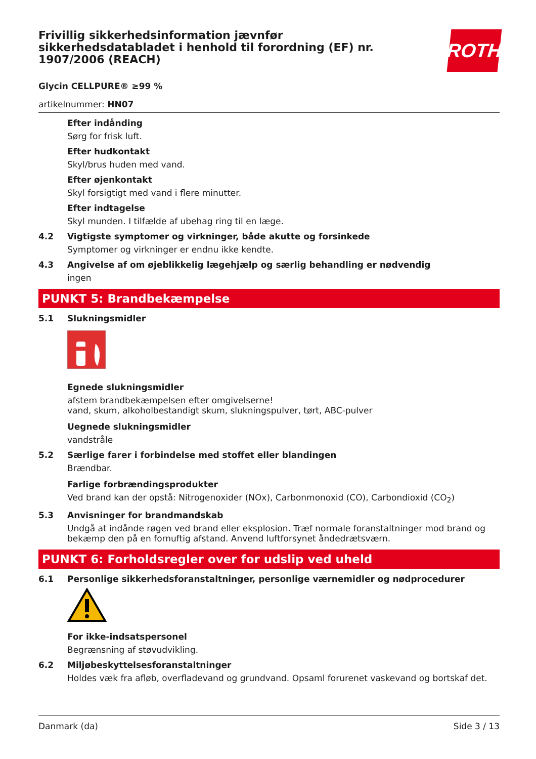ROTH
Frivillig sikkerhedsinformation jævnfør sikkerhedsdatabladet i henhold til forordning (EF) nr. 1907/2006 (REACH)
Glycin CELLPURE® ≥99 %
artikelnummer: HN07
Efter indånding
Sørg for frisk luft.
Efter hudkontakt
Skyl/brus huden med vand.
Efter øjenkontakt
Skyl forsigtigt med vand i flere minutter.
Efter indtagelse
Skyl munden. I tilfælde af ubehag ring til en læge.
4.2 Vigtigste symptomer og virkninger, både akutte og forsinkede
Symptomer og virkninger er endnu ikke kendte.
4.3 Angivelse af om øjeblikkelig lægehjælp og særlig behandling er nødvendig
ingen
PUNKT 5: Brandbekæmpelse
5.1 Slukningsmidler
Egnede slukningsmidler
afstem brandbekæmpelsen efter omgivelserne!
vand, skum, alkoholbestandigt skum, slukningspulver, tørt, ABC-pulver
Uegnede slukningsmidler
vandstråle
5.2 Særlige farer i forbindelse med stoffet eller blandingen
Brændbar.
Farlige forbrændingsprodukter
Ved brand kan der opstå: Nitrogenoxider (NOx), Carbonmonoxid (CO), Carbondioxid (CO<sub>2</sub>)
5.3 Anvisninger for brandmandskab
Undgå at indånde røgen ved brand eller eksplosion. Træf normale foranstaltninger mod brand og bekæmp den på en fornuftig afstand. Anvend luftforsynet åndedrætsværn.
PUNKT 6: Forholdsregler over for udslip ved uheld
6.1 Personlige sikkerhedsforanstaltninger, personlige værnemidler og nødprocedurer
For ikke-indsatspersonel
Begrænsning af støvudvikling.
6.2 Miljøbeskyttelsesforanstaltninger
Holdes væk fra afløb, overfladevand og grundvand. Opsaml forurenet vaskevand og bortskaf det.
Danmark (da) Side 3 / 13